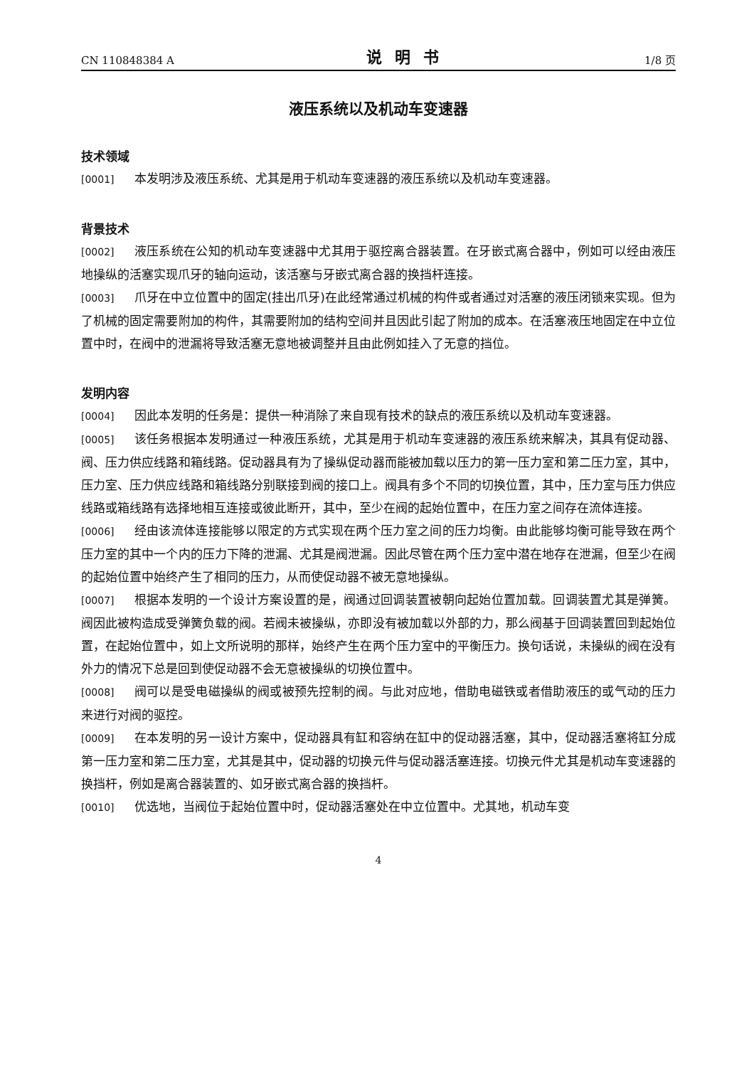CN 110848384 A 说明书 1/8 页
液压系统以及机动车变速器
技术领域
[0001] 本发明涉及液压系统、尤其是用于机动车变速器的液压系统以及机动车变速器。
背景技术
[0002] 液压系统在公知的机动车变速器中尤其用于驱控离合器装置。在牙嵌式离合器中，例如可以经由液压地操纵的活塞实现爪牙的轴向运动，该活塞与牙嵌式离合器的换挡杆连接。
[0003] 爪牙在中立位置中的固定(挂出爪牙)在此经常通过机械的构件或者通过对活塞的液压闭锁来实现。但为了机械的固定需要附加的构件，其需要附加的结构空间并且因此引起了附加的成本。在活塞液压地固定在中立位置中时，在阀中的泄漏将导致活塞无意地被调整并且由此例如挂入了无意的挡位。
发明内容
[0004] 因此本发明的任务是：提供一种消除了来自现有技术的缺点的液压系统以及机动车变速器。
[0005] 该任务根据本发明通过一种液压系统，尤其是用于机动车变速器的液压系统来解决，其具有促动器、阀、压力供应线路和箱线路。促动器具有为了操纵促动器而能被加载以压力的第一压力室和第二压力室，其中，压力室、压力供应线路和箱线路分别联接到阀的接口上。阀具有多个不同的切换位置，其中，压力室与压力供应线路或箱线路有选择地相互连接或彼此断开，其中，至少在阀的起始位置中，在压力室之间存在流体连接。
[0006] 经由该流体连接能够以限定的方式实现在两个压力室之间的压力均衡。由此能够均衡可能导致在两个压力室的其中一个内的压力下降的泄漏、尤其是阀泄漏。因此尽管在两个压力室中潜在地存在泄漏，但至少在阀的起始位置中始终产生了相同的压力，从而使促动器不被无意地操纵。
[0007] 根据本发明的一个设计方案设置的是，阀通过回调装置被朝向起始位置加载。回调装置尤其是弹簧。阀因此被构造成受弹簧负载的阀。若阀未被操纵，亦即没有被加载以外部的力，那么阀基于回调装置回到起始位置，在起始位置中，如上文所说明的那样，始终产生在两个压力室中的平衡压力。换句话说，未操纵的阀在没有外力的情况下总是回到使促动器不会无意被操纵的切换位置中。
[0008] 阀可以是受电磁操纵的阀或被预先控制的阀。与此对应地，借助电磁铁或者借助液压的或气动的压力来进行对阀的驱控。
[0009] 在本发明的另一设计方案中，促动器具有缸和容纳在缸中的促动器活塞，其中，促动器活塞将缸分成第一压力室和第二压力室，尤其是其中，促动器的切换元件与促动器活塞连接。切换元件尤其是机动车变速器的换挡杆，例如是离合器装置的、如牙嵌式离合器的换挡杆。
[0010] 优选地，当阀位于起始位置中时，促动器活塞处在中立位置中。尤其地，机动车变
4